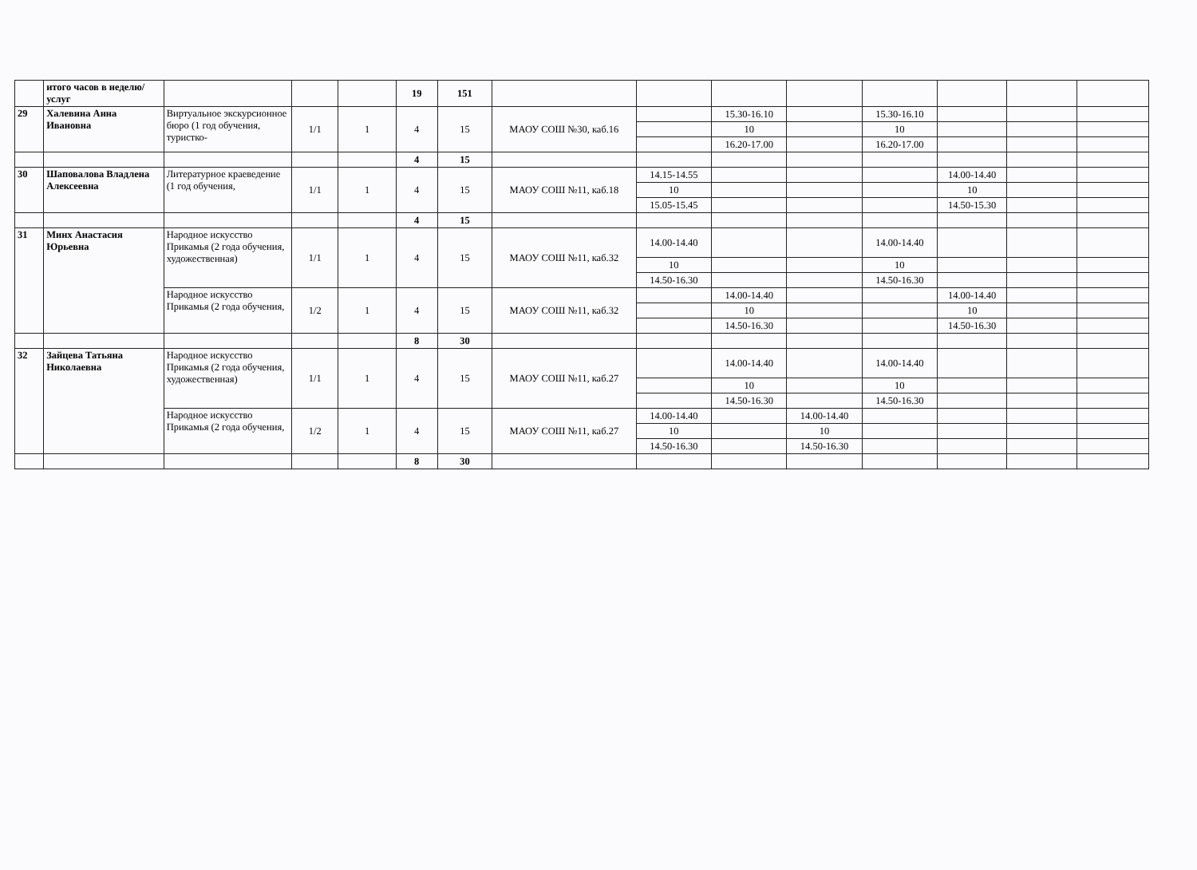| | итого часов в неделю/услуг | | | | 19 | 151 | | | | | | | | |
| 29 | Халевина Анна Ивановна | Виртуальное экскурсионное бюро (1 год обучения, туристко- | 1/1 | 1 | 4 | 15 | МАОУ СОШ №30, каб.16 | | 15.30-16.10 | | 15.30-16.10 | | | |
| | | | | | | | | | 10 | | 10 | | | |
| | | | | | | | | | 16.20-17.00 | | 16.20-17.00 | | | |
| | | | | | 4 | 15 | | | | | | | | |
| 30 | Шаповалова Владлена Алексеевна | Литературное краеведение (1 год обучения, | 1/1 | 1 | 4 | 15 | МАОУ СОШ №11, каб.18 | 14.15-14.55 | | | | 14.00-14.40 | | |
| | | | | | | | | 10 | | | | 10 | | |
| | | | | | | | | 15.05-15.45 | | | | 14.50-15.30 | | |
| | | | | | 4 | 15 | | | | | | | | |
| 31 | Минх Анастасия Юрьевна | Народное искусство Прикамья (2 года обучения, художественная) | 1/1 | 1 | 4 | 15 | МАОУ СОШ №11, каб.32 | 14.00-14.40 | | | 14.00-14.40 | | | |
| | | | | | | | | 10 | | | 10 | | | |
| | | | | | | | | 14.50-16.30 | | | 14.50-16.30 | | | |
| | | Народное искусство Прикамья (2 года обучения, | 1/2 | 1 | 4 | 15 | МАОУ СОШ №11, каб.32 | | 14.00-14.40 | | | 14.00-14.40 | | |
| | | | | | | | | | 10 | | | 10 | | |
| | | | | | | | | | 14.50-16.30 | | | 14.50-16.30 | | |
| | | | | | 8 | 30 | | | | | | | | |
| 32 | Зайцева Татьяна Николаевна | Народное искусство Прикамья (2 года обучения, художественная) | 1/1 | 1 | 4 | 15 | МАОУ СОШ №11, каб.27 | | 14.00-14.40 | | 14.00-14.40 | | | |
| | | | | | | | | | 10 | | 10 | | | |
| | | | | | | | | | 14.50-16.30 | | 14.50-16.30 | | | |
| | | Народное искусство Прикамья (2 года обучения, | 1/2 | 1 | 4 | 15 | МАОУ СОШ №11, каб.27 | 14.00-14.40 | | 14.00-14.40 | | | | |
| | | | | | | | | 10 | | 10 | | | | |
| | | | | | | | | 14.50-16.30 | | 14.50-16.30 | | | | |
| | | | | | 8 | 30 | | | | | | | | |